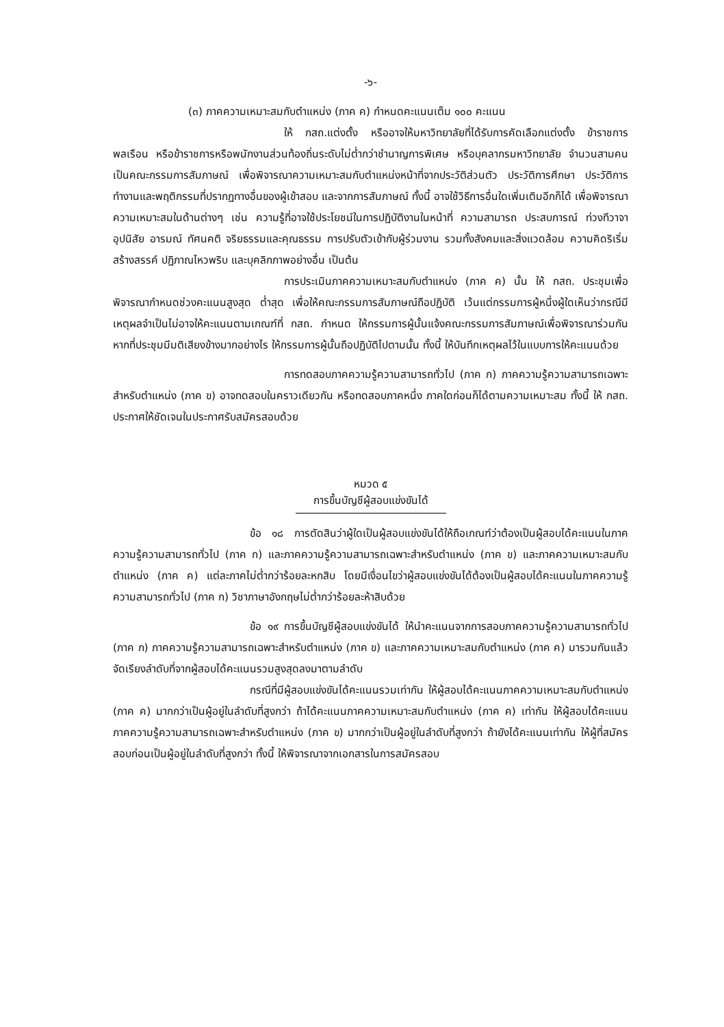-๖-
(๓) ภาคความเหมาะสมกับตำแหน่ง (ภาค ค) กำหนดคะแนนเต็ม ๑๐๐ คะแนน
ให้ กสถ.แต่งตั้ง หรืออาจให้มหาวิทยาลัยที่ได้รับการคัดเลือกแต่งตั้ง ข้าราชการพลเรือน หรือข้าราชการหรือพนักงานส่วนท้องถิ่นระดับไม่ต่ำกว่าชำนาญการพิเศษ หรือบุคลากรมหาวิทยาลัย จำนวนสามคน เป็นคณะกรรมการสัมภาษณ์ เพื่อพิจารณาความเหมาะสมกับตำแหน่งหน้าที่จากประวัติส่วนตัว ประวัติการศึกษา ประวัติการทำงานและพฤติกรรมที่ปรากฏทางอื่นของผู้เข้าสอบ และจากการสัมภาษณ์ ทั้งนี้ อาจใช้วิธีการอื่นใดเพิ่มเติมอีกก็ได้ เพื่อพิจารณาความเหมาะสมในด้านต่างๆ เช่น ความรู้ที่อาจใช้ประโยชน์ในการปฏิบัติงานในหน้าที่ ความสามารถ ประสบการณ์ ท่วงทีวาจา อุปนิสัย อารมณ์ ทัศนคติ จริยธรรมและคุณธรรม การปรับตัวเข้ากับผู้ร่วมงาน รวมทั้งสังคมและสิ่งแวดล้อม ความคิดริเริ่มสร้างสรรค์ ปฏิภาณไหวพริบ และบุคลิกภาพอย่างอื่น เป็นต้น
การประเมินภาคความเหมาะสมกับตำแหน่ง (ภาค ค) นั้น ให้ กสถ. ประชุมเพื่อพิจารณากำหนดช่วงคะแนนสูงสุด ต่ำสุด เพื่อให้คณะกรรมการสัมภาษณ์ถือปฏิบัติ เว้นแต่กรรมการผู้หนึ่งผู้ใดเห็นว่ากรณีมีเหตุผลจำเป็นไม่อาจให้คะแนนตามเกณฑ์ที่ กสถ. กำหนด ให้กรรมการผู้นั้นแจ้งคณะกรรมการสัมภาษณ์เพื่อพิจารณาร่วมกัน หากที่ประชุมมีมติเสียงข้างมากอย่างไร ให้กรรมการผู้นั้นถือปฏิบัติไปตามนั้น ทั้งนี้ ให้บันทึกเหตุผลไว้ในแบบการให้คะแนนด้วย
การทดสอบภาคความรู้ความสามารถทั่วไป (ภาค ก) ภาคความรู้ความสามารถเฉพาะสำหรับตำแหน่ง (ภาค ข) อาจทดสอบในคราวเดียวกัน หรือทดสอบภาคหนึ่ง ภาคใดก่อนก็ได้ตามความเหมาะสม ทั้งนี้ ให้ กสถ. ประกาศให้ชัดเจนในประกาศรับสมัครสอบด้วย
หมวด ๕
การขึ้นบัญชีผู้สอบแข่งขันได้
ข้อ ๑๘ การตัดสินว่าผู้ใดเป็นผู้สอบแข่งขันได้ให้ถือเกณฑ์ว่าต้องเป็นผู้สอบได้คะแนนในภาคความรู้ความสามารถทั่วไป (ภาค ก) และภาคความรู้ความสามารถเฉพาะสำหรับตำแหน่ง (ภาค ข) และภาคความเหมาะสมกับตำแหน่ง (ภาค ค) แต่ละภาคไม่ต่ำกว่าร้อยละหกสิบ โดยมีเงื่อนไขว่าผู้สอบแข่งขันได้ต้องเป็นผู้สอบได้คะแนนในภาคความรู้ความสามารถทั่วไป (ภาค ก) วิชาภาษาอังกฤษไม่ต่ำกว่าร้อยละห้าสิบด้วย
ข้อ ๑๙ การขึ้นบัญชีผู้สอบแข่งขันได้ ให้นำคะแนนจากการสอบภาคความรู้ความสามารถทั่วไป (ภาค ก) ภาคความรู้ความสามารถเฉพาะสำหรับตำแหน่ง (ภาค ข) และภาคความเหมาะสมกับตำแหน่ง (ภาค ค) มารวมกันแล้วจัดเรียงลำดับที่จากผู้สอบได้คะแนนรวมสูงสุดลงมาตามลำดับ
กรณีที่มีผู้สอบแข่งขันได้คะแนนรวมเท่ากัน ให้ผู้สอบได้คะแนนภาคความเหมาะสมกับตำแหน่ง (ภาค ค) มากกว่าเป็นผู้อยู่ในลำดับที่สูงกว่า ถ้าได้คะแนนภาคความเหมาะสมกับตำแหน่ง (ภาค ค) เท่ากัน ให้ผู้สอบได้คะแนนภาคความรู้ความสามารถเฉพาะสำหรับตำแหน่ง (ภาค ข) มากกว่าเป็นผู้อยู่ในลำดับที่สูงกว่า ถ้ายังได้คะแนนเท่ากัน ให้ผู้ที่สมัครสอบก่อนเป็นผู้อยู่ในลำดับที่สูงกว่า ทั้งนี้ ให้พิจารณาจากเอกสารในการสมัครสอบ